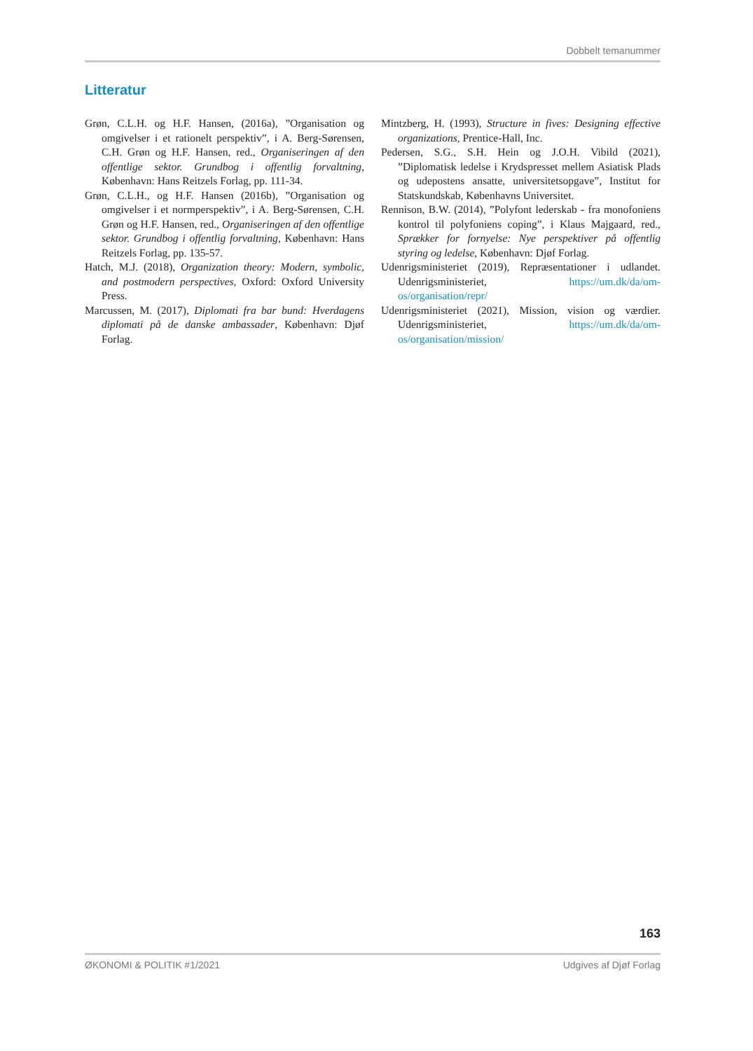Dobbelt temanummer
Litteratur
Grøn, C.L.H. og H.F. Hansen, (2016a), ”Organisation og omgivelser i et rationelt perspektiv”, i A. Berg-Sørensen, C.H. Grøn og H.F. Hansen, red., Organiseringen af den offentlige sektor. Grundbog i offentlig forvaltning, København: Hans Reitzels Forlag, pp. 111-34.
Grøn, C.L.H., og H.F. Hansen (2016b), ”Organisation og omgivelser i et normperspektiv”, i A. Berg-Sørensen, C.H. Grøn og H.F. Hansen, red., Organiseringen af den offentlige sektor. Grundbog i offentlig forvaltning, København: Hans Reitzels Forlag, pp. 135-57.
Hatch, M.J. (2018), Organization theory: Modern, symbolic, and postmodern perspectives, Oxford: Oxford University Press.
Marcussen, M. (2017), Diplomati fra bar bund: Hverdagens diplomati på de danske ambassader, København: Djøf Forlag.
Mintzberg, H. (1993), Structure in fives: Designing effective organizations, Prentice-Hall, Inc.
Pedersen, S.G., S.H. Hein og J.O.H. Vibild (2021), ”Diplomatisk ledelse i Krydspresset mellem Asiatisk Plads og udepostens ansatte, universitetsopgave”, Institut for Statskundskab, Københavns Universitet.
Rennison, B.W. (2014), ”Polyfont lederskab - fra monofoniens kontrol til polyfoniens coping”, i Klaus Majgaard, red., Sprækker for fornyelse: Nye perspektiver på offentlig styring og ledelse, København: Djøf Forlag.
Udenrigsministeriet (2019), Repræsentationer i udlandet. Udenrigsministeriet, https://um.dk/da/om-os/organisation/repr/
Udenrigsministeriet (2021), Mission, vision og værdier. Udenrigsministeriet, https://um.dk/da/om-os/organisation/mission/
163
ØKONOMI & POLITIK #1/2021 Udgives af Djøf Forlag